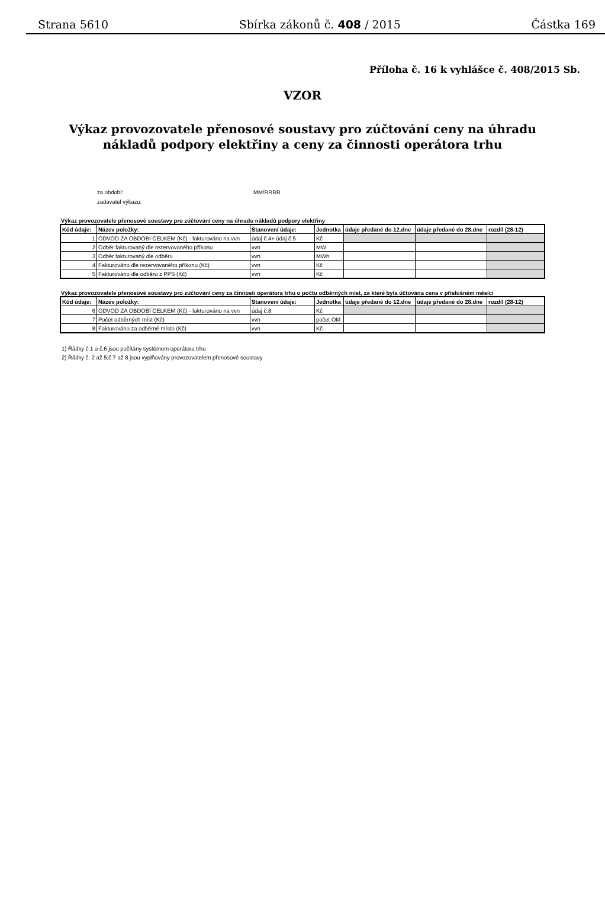Strana 5610 Sbírka zákonů č. 408 / 2015 Částka 169
Příloha č. 16 k vyhlášce č. 408/2015 Sb.
VZOR
Výkaz provozovatele přenosové soustavy pro zúčtování ceny na úhradu nákladů podpory elektřiny a ceny za činnosti operátora trhu
za období: MM/RRRR
zadavatel výkazu:
Výkaz provozovatele přenosové soustavy pro zúčtování ceny na úhradu nákladů podpory elektřiny
| Kód údaje: | Název položky: | Stanovení údaje: | Jednotka | údaje předané do 12.dne | údaje předané do 28.dne | rozdíl (28-12) |
| --- | --- | --- | --- | --- | --- | --- |
| 1 | ODVOD ZA OBDOBÍ CELKEM (Kč) - fakturováno na vvn | údaj č.4+ údaj č.5 | Kč | | | |
| 2 | Odběr fakturovaný dle rezervovaného příkonu | vvn | MW | | | |
| 3 | Odběr fakturovaný dle odběru | vvn | MWh | | | |
| 4 | Fakturováno dle rezervovaného příkonu (Kč) | vvn | Kč | | | |
| 5 | Fakturováno dle odběru z PPS (Kč) | vvn | Kč | | | |
Výkaz provozovatele přenosové soustavy pro zúčtování ceny za činnosti operátora trhu o počtu odběrných míst, za které byla účtována cena v příslušném měsíci
| Kód údaje: | Název položky: | Stanovení údaje: | Jednotka | údaje předané do 12.dne | údaje předané do 28.dne | rozdíl (28-12) |
| --- | --- | --- | --- | --- | --- | --- |
| 6 | ODVOD ZA OBDOBÍ CELKEM (Kč) - fakturováno na vvn | údaj č.8 | Kč | | | |
| 7 | Počet odběrných míst (Kč) | vvn | počet OM | | | |
| 8 | Fakturováno za odběrné místo (Kč) | vvn | Kč | | | |
1) Řádky č.1 a č.6 jsou počítány systémem operátora trhu
2) Řádky č. 2 až 5;č.7 až 8 jsou vyplňovány provozovatelem přenosové soustavy